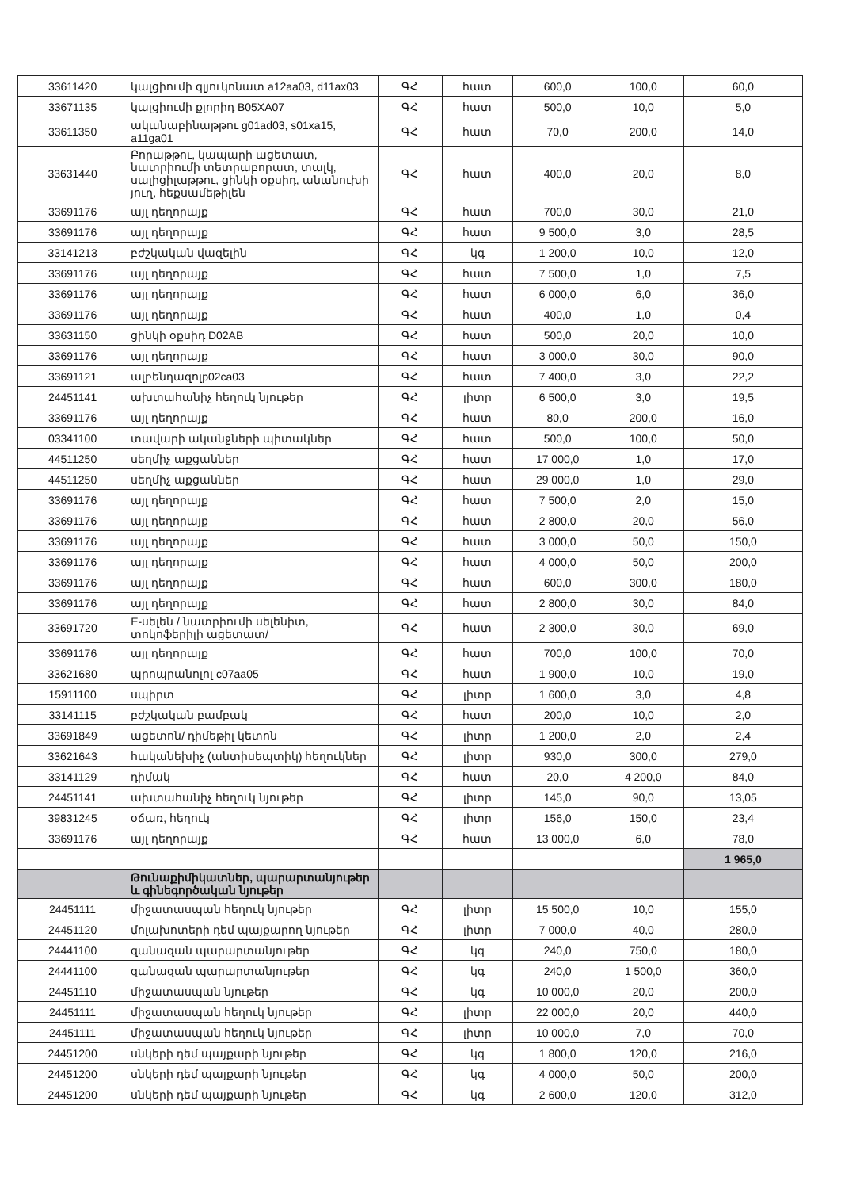| 33611420 | կալցիումի գլյուկոնատ a12aa03, d11ax03 | ԳՀ | հատ | 600,0 | 100,0 | 60,0 |
| 33671135 | կալցիումի քլորիդ B05XA07 | ԳՀ | հատ | 500,0 | 10,0 | 5,0 |
| 33611350 | ականաբինաթթու g01ad03, s01xa15, a11ga01 | ԳՀ | հատ | 70,0 | 200,0 | 14,0 |
| 33631440 | Բորաթթու, կապարի ացետատ, նատրիումի տետրաբորատ, տալկ, սալիցիլաթթու, ցինկի օքսիդ, անանուխի յուղ, հեքսամեթիլեն | ԳՀ | հատ | 400,0 | 20,0 | 8,0 |
| 33691176 | այլ դեղորայք | ԳՀ | հատ | 700,0 | 30,0 | 21,0 |
| 33691176 | այլ դեղորայք | ԳՀ | հատ | 9 500,0 | 3,0 | 28,5 |
| 33141213 | բժշկական վազելին | ԳՀ | կգ | 1 200,0 | 10,0 | 12,0 |
| 33691176 | այլ դեղորայք | ԳՀ | հատ | 7 500,0 | 1,0 | 7,5 |
| 33691176 | այլ դեղորայք | ԳՀ | հատ | 6 000,0 | 6,0 | 36,0 |
| 33691176 | այլ դեղորայք | ԳՀ | հատ | 400,0 | 1,0 | 0,4 |
| 33631150 | ցինկի օքսիդ D02AB | ԳՀ | հատ | 500,0 | 20,0 | 10,0 |
| 33691176 | այլ դեղորայք | ԳՀ | հատ | 3 000,0 | 30,0 | 90,0 |
| 33691121 | ալբենդազոլp02ca03 | ԳՀ | հատ | 7 400,0 | 3,0 | 22,2 |
| 24451141 | ախտահանիչ հեղուկ նյութեր | ԳՀ | լիտր | 6 500,0 | 3,0 | 19,5 |
| 33691176 | այլ դեղորայք | ԳՀ | հատ | 80,0 | 200,0 | 16,0 |
| 03341100 | տավարի ականջների պիտակներ | ԳՀ | հատ | 500,0 | 100,0 | 50,0 |
| 44511250 | սեղմիչ աքցաններ | ԳՀ | հատ | 17 000,0 | 1,0 | 17,0 |
| 44511250 | սեղմիչ աքցաններ | ԳՀ | հատ | 29 000,0 | 1,0 | 29,0 |
| 33691176 | այլ դեղորայք | ԳՀ | հատ | 7 500,0 | 2,0 | 15,0 |
| 33691176 | այլ դեղորայք | ԳՀ | հատ | 2 800,0 | 20,0 | 56,0 |
| 33691176 | այլ դեղորայք | ԳՀ | հատ | 3 000,0 | 50,0 | 150,0 |
| 33691176 | այլ դեղորայք | ԳՀ | հատ | 4 000,0 | 50,0 | 200,0 |
| 33691176 | այլ դեղորայք | ԳՀ | հատ | 600,0 | 300,0 | 180,0 |
| 33691176 | այլ դեղորայք | ԳՀ | հատ | 2 800,0 | 30,0 | 84,0 |
| 33691720 | E-սելեն / նատրիումի սելենիտ, տոկոֆերիլի ացետատ/ | ԳՀ | հատ | 2 300,0 | 30,0 | 69,0 |
| 33691176 | այլ դեղորայք | ԳՀ | հատ | 700,0 | 100,0 | 70,0 |
| 33621680 | պրոպրանոլոլ c07aa05 | ԳՀ | հատ | 1 900,0 | 10,0 | 19,0 |
| 15911100 | սպիրտ | ԳՀ | լիտր | 1 600,0 | 3,0 | 4,8 |
| 33141115 | բժշկական բամբակ | ԳՀ | հատ | 200,0 | 10,0 | 2,0 |
| 33691849 | ացետոն/ դիմեթիլ կետոն | ԳՀ | լիտր | 1 200,0 | 2,0 | 2,4 |
| 33621643 | հականեխիչ (անտիսեպտիկ) հեղուկներ | ԳՀ | լիտր | 930,0 | 300,0 | 279,0 |
| 33141129 | դիմակ | ԳՀ | հատ | 20,0 | 4 200,0 | 84,0 |
| 24451141 | ախտահանիչ հեղուկ նյութեր | ԳՀ | լիտր | 145,0 | 90,0 | 13,05 |
| 39831245 | օճառ, հեղուկ | ԳՀ | լիտր | 156,0 | 150,0 | 23,4 |
| 33691176 | այլ դեղորայք | ԳՀ | հատ | 13 000,0 | 6,0 | 78,0 |
| | | | | | | 1 965,0 |
| | Թունաքիմիկատներ, պարարտանյութեր և գինեգործական նյութեր | | | | | |
| 24451111 | միջատասպան հեղուկ նյութեր | ԳՀ | լիտր | 15 500,0 | 10,0 | 155,0 |
| 24451120 | մոլախոտերի դեմ պայքարող նյութեր | ԳՀ | լիտր | 7 000,0 | 40,0 | 280,0 |
| 24441100 | զանազան պարարտանյութեր | ԳՀ | կգ | 240,0 | 750,0 | 180,0 |
| 24441100 | զանազան պարարտանյութեր | ԳՀ | կգ | 240,0 | 1 500,0 | 360,0 |
| 24451110 | միջատասպան նյութեր | ԳՀ | կգ | 10 000,0 | 20,0 | 200,0 |
| 24451111 | միջատասպան հեղուկ նյութեր | ԳՀ | լիտր | 22 000,0 | 20,0 | 440,0 |
| 24451111 | միջատասպան հեղուկ նյութեր | ԳՀ | լիտր | 10 000,0 | 7,0 | 70,0 |
| 24451200 | սնկերի դեմ պայքարի նյութեր | ԳՀ | կգ | 1 800,0 | 120,0 | 216,0 |
| 24451200 | սնկերի դեմ պայքարի նյութեր | ԳՀ | կգ | 4 000,0 | 50,0 | 200,0 |
| 24451200 | սնկերի դեմ պայքարի նյութեր | ԳՀ | կգ | 2 600,0 | 120,0 | 312,0 |